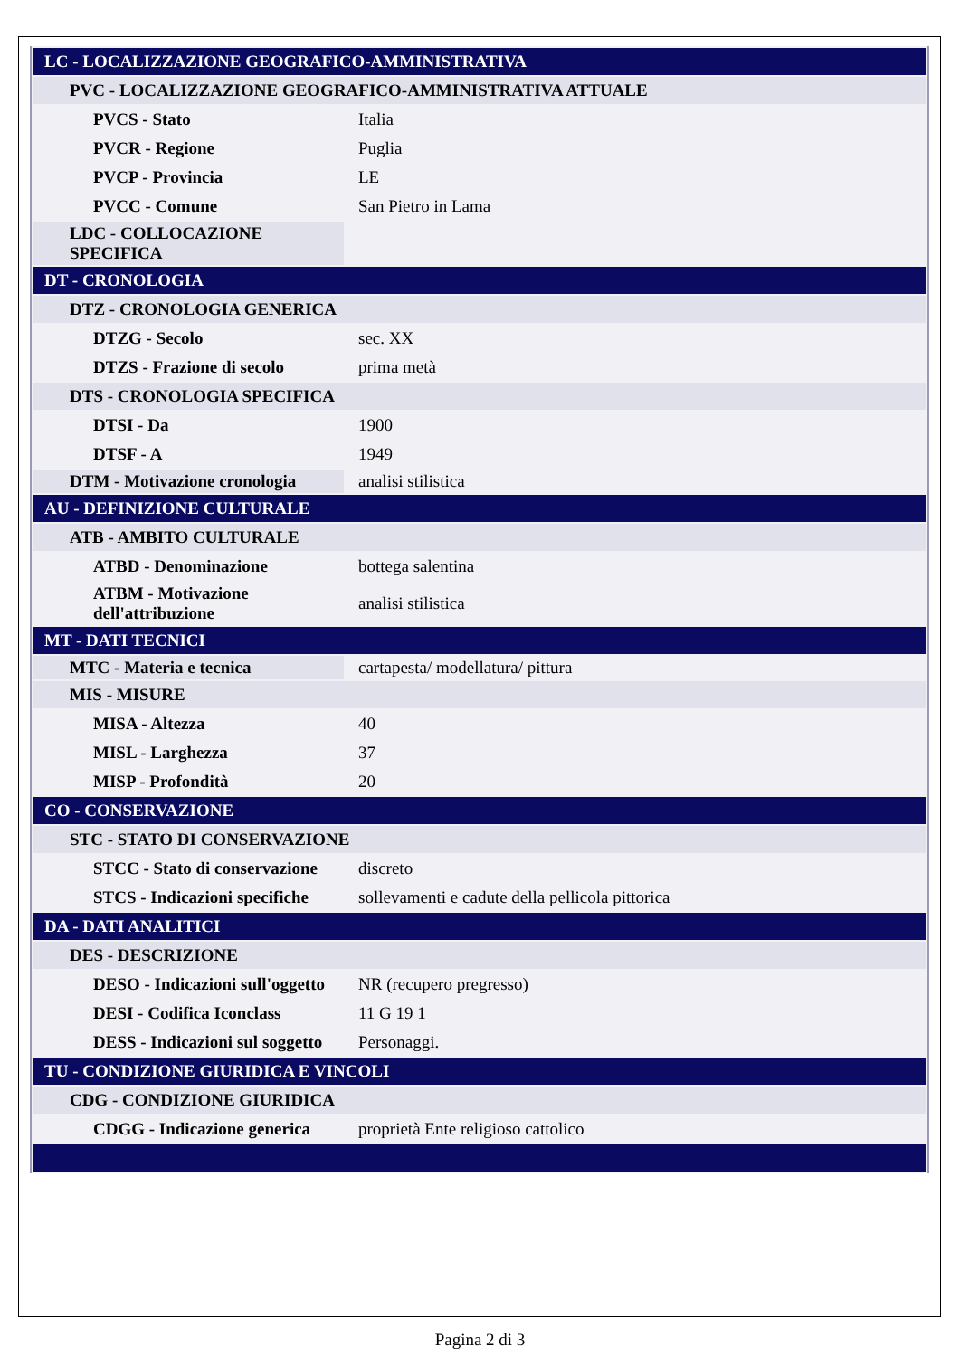| LC - LOCALIZZAZIONE GEOGRAFICO-AMMINISTRATIVA | |
| PVC - LOCALIZZAZIONE GEOGRAFICO-AMMINISTRATIVA ATTUALE | |
| PVCS - Stato | Italia |
| PVCR - Regione | Puglia |
| PVCP - Provincia | LE |
| PVCC - Comune | San Pietro in Lama |
| LDC - COLLOCAZIONE SPECIFICA | |
| DT - CRONOLOGIA | |
| DTZ - CRONOLOGIA GENERICA | |
| DTZG - Secolo | sec. XX |
| DTZS - Frazione di secolo | prima metà |
| DTS - CRONOLOGIA SPECIFICA | |
| DTSI - Da | 1900 |
| DTSF - A | 1949 |
| DTM - Motivazione cronologia | analisi stilistica |
| AU - DEFINIZIONE CULTURALE | |
| ATB - AMBITO CULTURALE | |
| ATBD - Denominazione | bottega salentina |
| ATBM - Motivazione dell'attribuzione | analisi stilistica |
| MT - DATI TECNICI | |
| MTC - Materia e tecnica | cartapesta/ modellatura/ pittura |
| MIS - MISURE | |
| MISA - Altezza | 40 |
| MISL - Larghezza | 37 |
| MISP - Profondità | 20 |
| CO - CONSERVAZIONE | |
| STC - STATO DI CONSERVAZIONE | |
| STCC - Stato di conservazione | discreto |
| STCS - Indicazioni specifiche | sollevamenti e cadute della pellicola pittorica |
| DA - DATI ANALITICI | |
| DES - DESCRIZIONE | |
| DESO - Indicazioni sull'oggetto | NR (recupero pregresso) |
| DESI - Codifica Iconclass | 11 G 19 1 |
| DESS - Indicazioni sul soggetto | Personaggi. |
| TU - CONDIZIONE GIURIDICA E VINCOLI | |
| CDG - CONDIZIONE GIURIDICA | |
| CDGG - Indicazione generica | proprietà Ente religioso cattolico |
Pagina 2 di 3